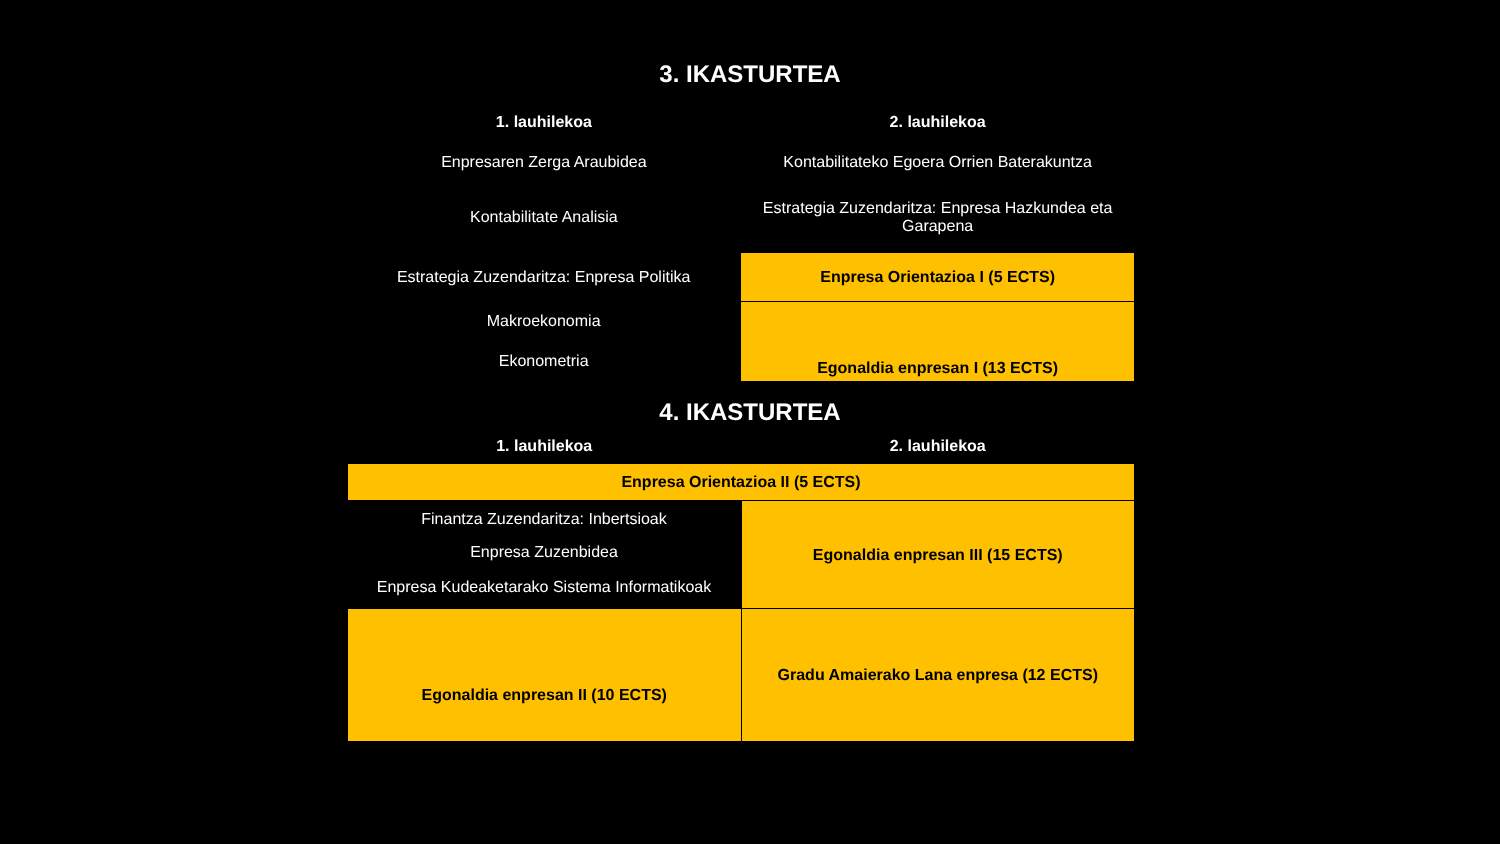3. IKASTURTEA
| 1. lauhilekoa | 2. lauhilekoa |
| --- | --- |
| Enpresaren Zerga Araubidea | Kontabilitateko Egoera Orrien Baterakuntza |
| Kontabilitate Analisia | Estrategia Zuzendaritza: Enpresa Hazkundea eta Garapena |
| Estrategia Zuzendaritza: Enpresa Politika | Enpresa Orientazioa I (5 ECTS) |
| Makroekonomia | Egonaldia enpresan I (13 ECTS) |
| Ekonometria | |
4. IKASTURTEA
| 1. lauhilekoa | 2. lauhilekoa |
| --- | --- |
| Enpresa Orientazioa II (5 ECTS) | |
| Finantza Zuzendaritza: Inbertsioak | Egonaldia enpresan III (15 ECTS) |
| Enpresa Zuzenbidea | |
| Enpresa Kudeaketarako Sistema Informatikoak | |
| Egonaldia enpresan II (10 ECTS) | Gradu Amaierako Lana enpresa (12 ECTS) |